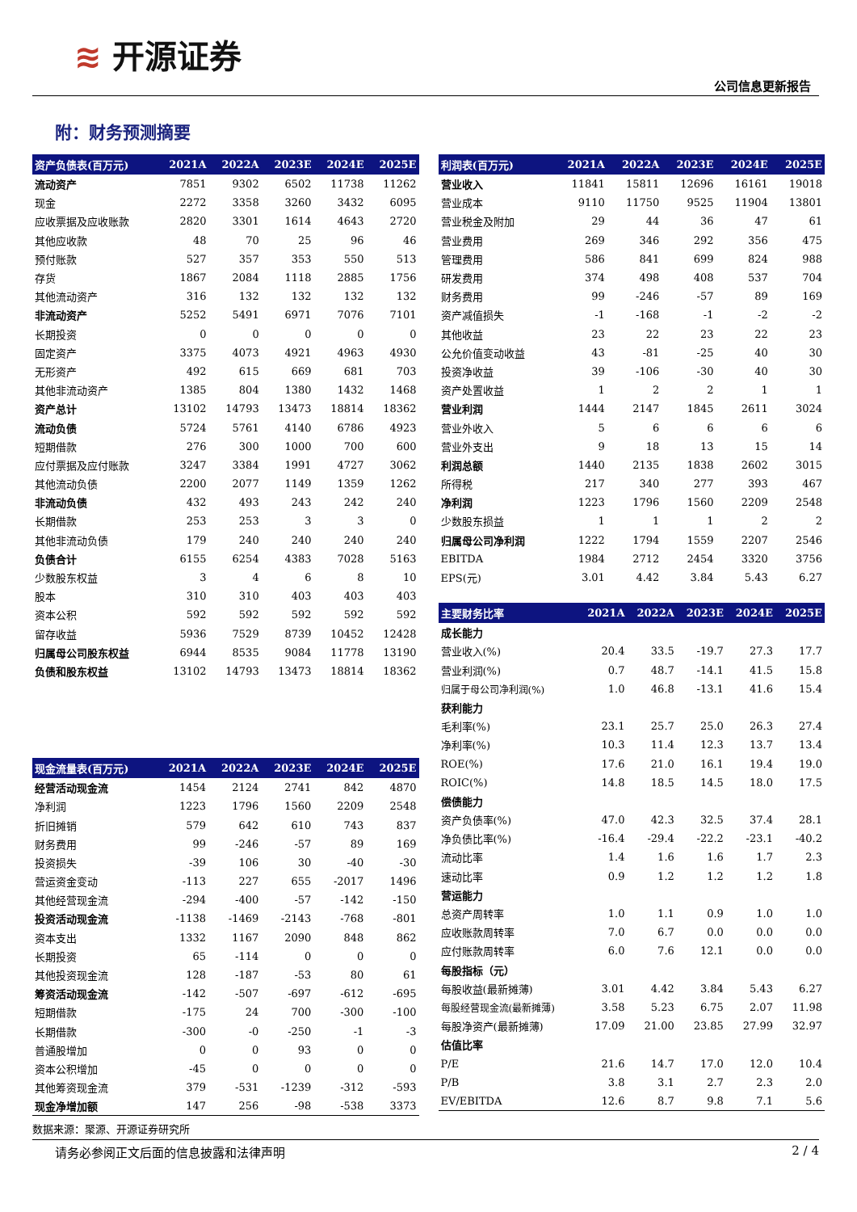≋ 开源证券
公司信息更新报告
附：财务预测摘要
| 资产负债表(百万元) | 2021A | 2022A | 2023E | 2024E | 2025E |
| --- | --- | --- | --- | --- | --- |
| 流动资产 | 7851 | 9302 | 6502 | 11738 | 11262 |
| 现金 | 2272 | 3358 | 3260 | 3432 | 6095 |
| 应收票据及应收账款 | 2820 | 3301 | 1614 | 4643 | 2720 |
| 其他应收款 | 48 | 70 | 25 | 96 | 46 |
| 预付账款 | 527 | 357 | 353 | 550 | 513 |
| 存货 | 1867 | 2084 | 1118 | 2885 | 1756 |
| 其他流动资产 | 316 | 132 | 132 | 132 | 132 |
| 非流动资产 | 5252 | 5491 | 6971 | 7076 | 7101 |
| 长期投资 | 0 | 0 | 0 | 0 | 0 |
| 固定资产 | 3375 | 4073 | 4921 | 4963 | 4930 |
| 无形资产 | 492 | 615 | 669 | 681 | 703 |
| 其他非流动资产 | 1385 | 804 | 1380 | 1432 | 1468 |
| 资产总计 | 13102 | 14793 | 13473 | 18814 | 18362 |
| 流动负债 | 5724 | 5761 | 4140 | 6786 | 4923 |
| 短期借款 | 276 | 300 | 1000 | 700 | 600 |
| 应付票据及应付账款 | 3247 | 3384 | 1991 | 4727 | 3062 |
| 其他流动负债 | 2200 | 2077 | 1149 | 1359 | 1262 |
| 非流动负债 | 432 | 493 | 243 | 242 | 240 |
| 长期借款 | 253 | 253 | 3 | 3 | 0 |
| 其他非流动负债 | 179 | 240 | 240 | 240 | 240 |
| 负债合计 | 6155 | 6254 | 4383 | 7028 | 5163 |
| 少数股东权益 | 3 | 4 | 6 | 8 | 10 |
| 股本 | 310 | 310 | 403 | 403 | 403 |
| 资本公积 | 592 | 592 | 592 | 592 | 592 |
| 留存收益 | 5936 | 7529 | 8739 | 10452 | 12428 |
| 归属母公司股东权益 | 6944 | 8535 | 9084 | 11778 | 13190 |
| 负债和股东权益 | 13102 | 14793 | 13473 | 18814 | 18362 |
| 现金流量表(百万元) | 2021A | 2022A | 2023E | 2024E | 2025E |
| --- | --- | --- | --- | --- | --- |
| 经营活动现金流 | 1454 | 2124 | 2741 | 842 | 4870 |
| 净利润 | 1223 | 1796 | 1560 | 2209 | 2548 |
| 折旧摊销 | 579 | 642 | 610 | 743 | 837 |
| 财务费用 | 99 | -246 | -57 | 89 | 169 |
| 投资损失 | -39 | 106 | 30 | -40 | -30 |
| 营运资金变动 | -113 | 227 | 655 | -2017 | 1496 |
| 其他经营现金流 | -294 | -400 | -57 | -142 | -150 |
| 投资活动现金流 | -1138 | -1469 | -2143 | -768 | -801 |
| 资本支出 | 1332 | 1167 | 2090 | 848 | 862 |
| 长期投资 | 65 | -114 | 0 | 0 | 0 |
| 其他投资现金流 | 128 | -187 | -53 | 80 | 61 |
| 筹资活动现金流 | -142 | -507 | -697 | -612 | -695 |
| 短期借款 | -175 | 24 | 700 | -300 | -100 |
| 长期借款 | -300 | -0 | -250 | -1 | -3 |
| 普通股增加 | 0 | 0 | 93 | 0 | 0 |
| 资本公积增加 | -45 | 0 | 0 | 0 | 0 |
| 其他筹资现金流 | 379 | -531 | -1239 | -312 | -593 |
| 现金净增加额 | 147 | 256 | -98 | -538 | 3373 |
| 利润表(百万元) | 2021A | 2022A | 2023E | 2024E | 2025E |
| --- | --- | --- | --- | --- | --- |
| 营业收入 | 11841 | 15811 | 12696 | 16161 | 19018 |
| 营业成本 | 9110 | 11750 | 9525 | 11904 | 13801 |
| 营业税金及附加 | 29 | 44 | 36 | 47 | 61 |
| 营业费用 | 269 | 346 | 292 | 356 | 475 |
| 管理费用 | 586 | 841 | 699 | 824 | 988 |
| 研发费用 | 374 | 498 | 408 | 537 | 704 |
| 财务费用 | 99 | -246 | -57 | 89 | 169 |
| 资产减值损失 | -1 | -168 | -1 | -2 | -2 |
| 其他收益 | 23 | 22 | 23 | 22 | 23 |
| 公允价值变动收益 | 43 | -81 | -25 | 40 | 30 |
| 投资净收益 | 39 | -106 | -30 | 40 | 30 |
| 资产处置收益 | 1 | 2 | 2 | 1 | 1 |
| 营业利润 | 1444 | 2147 | 1845 | 2611 | 3024 |
| 营业外收入 | 5 | 6 | 6 | 6 | 6 |
| 营业外支出 | 9 | 18 | 13 | 15 | 14 |
| 利润总额 | 1440 | 2135 | 1838 | 2602 | 3015 |
| 所得税 | 217 | 340 | 277 | 393 | 467 |
| 净利润 | 1223 | 1796 | 1560 | 2209 | 2548 |
| 少数股东损益 | 1 | 1 | 1 | 2 | 2 |
| 归属母公司净利润 | 1222 | 1794 | 1559 | 2207 | 2546 |
| EBITDA | 1984 | 2712 | 2454 | 3320 | 3756 |
| EPS(元) | 3.01 | 4.42 | 3.84 | 5.43 | 6.27 |
| 主要财务比率 | 2021A | 2022A | 2023E | 2024E | 2025E |
| --- | --- | --- | --- | --- | --- |
| 成长能力 | | | | | |
| 营业收入(%) | 20.4 | 33.5 | -19.7 | 27.3 | 17.7 |
| 营业利润(%) | 0.7 | 48.7 | -14.1 | 41.5 | 15.8 |
| 归属于母公司净利润(%) | 1.0 | 46.8 | -13.1 | 41.6 | 15.4 |
| 获利能力 | | | | | |
| 毛利率(%) | 23.1 | 25.7 | 25.0 | 26.3 | 27.4 |
| 净利率(%) | 10.3 | 11.4 | 12.3 | 13.7 | 13.4 |
| ROE(%) | 17.6 | 21.0 | 16.1 | 19.4 | 19.0 |
| ROIC(%) | 14.8 | 18.5 | 14.5 | 18.0 | 17.5 |
| 偿债能力 | | | | | |
| 资产负债率(%) | 47.0 | 42.3 | 32.5 | 37.4 | 28.1 |
| 净负债比率(%) | -16.4 | -29.4 | -22.2 | -23.1 | -40.2 |
| 流动比率 | 1.4 | 1.6 | 1.6 | 1.7 | 2.3 |
| 速动比率 | 0.9 | 1.2 | 1.2 | 1.2 | 1.8 |
| 营运能力 | | | | | |
| 总资产周转率 | 1.0 | 1.1 | 0.9 | 1.0 | 1.0 |
| 应收账款周转率 | 7.0 | 6.7 | 0.0 | 0.0 | 0.0 |
| 应付账款周转率 | 6.0 | 7.6 | 12.1 | 0.0 | 0.0 |
| 每股指标（元） | | | | | |
| 每股收益(最新摊薄) | 3.01 | 4.42 | 3.84 | 5.43 | 6.27 |
| 每股经营现金流(最新摊薄) | 3.58 | 5.23 | 6.75 | 2.07 | 11.98 |
| 每股净资产(最新摊薄) | 17.09 | 21.00 | 23.85 | 27.99 | 32.97 |
| 估值比率 | | | | | |
| P/E | 21.6 | 14.7 | 17.0 | 12.0 | 10.4 |
| P/B | 3.8 | 3.1 | 2.7 | 2.3 | 2.0 |
| EV/EBITDA | 12.6 | 8.7 | 9.8 | 7.1 | 5.6 |
数据来源：聚源、开源证券研究所
请务必参阅正文后面的信息披露和法律声明 2 / 4